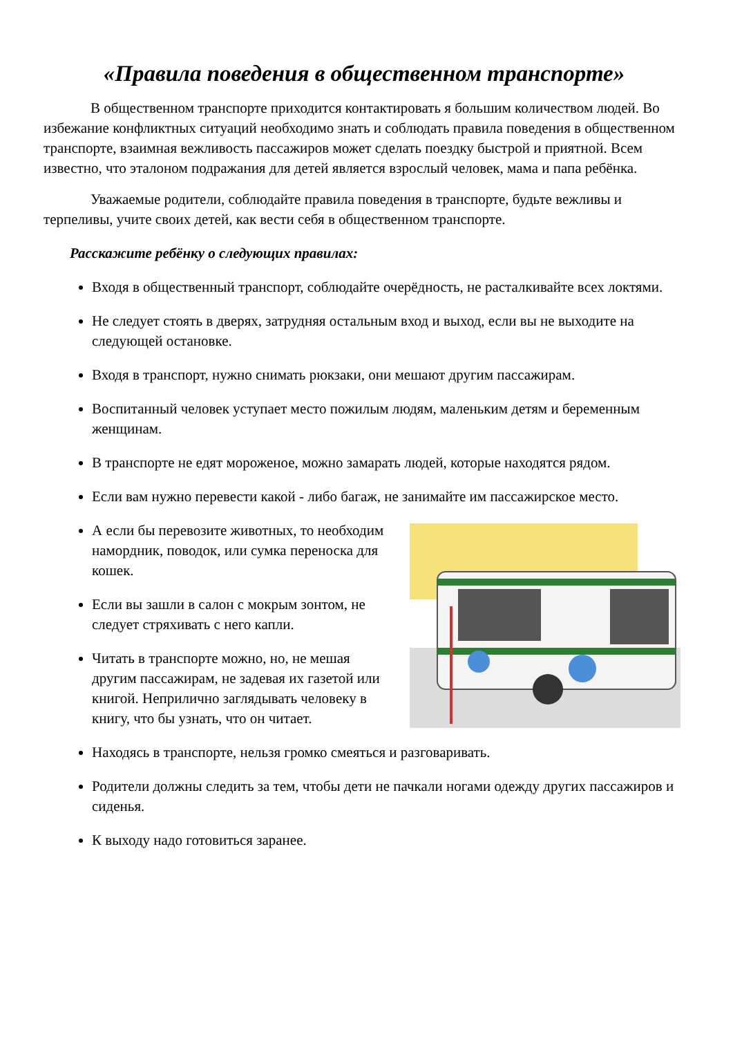«Правила поведения в общественном транспорте»
В общественном транспорте приходится контактировать я большим количеством людей. Во избежание конфликтных ситуаций необходимо знать и соблюдать правила поведения в общественном транспорте, взаимная вежливость пассажиров может сделать поездку быстрой и приятной. Всем известно, что эталоном подражания для детей является взрослый человек, мама и папа ребёнка.
Уважаемые родители, соблюдайте правила поведения в транспорте, будьте вежливы и терпеливы, учите своих детей, как вести себя в общественном транспорте.
Расскажите ребёнку о следующих правилах:
Входя в общественный транспорт, соблюдайте очерёдность, не расталкивайте всех локтями.
Не следует стоять в дверях, затрудняя остальным вход и выход, если вы не выходите на следующей остановке.
Входя в транспорт, нужно снимать рюкзаки, они мешают другим пассажирам.
Воспитанный человек уступает место пожилым людям, маленьким детям и беременным женщинам.
В транспорте не едят мороженое, можно замарать людей, которые находятся рядом.
Если вам нужно перевести какой - либо багаж, не занимайте им пассажирское место.
А если бы перевозите животных, то необходим намордник, поводок, или сумка переноска для кошек.
Если вы зашли в салон с мокрым зонтом, не следует стряхивать с него капли.
Читать в транспорте можно, но, не мешая другим пассажирам, не задевая их газетой или книгой. Неприлично заглядывать человеку в книгу, что бы узнать, что он читает.
Находясь в транспорте, нельзя громко смеяться и разговаривать.
Родители должны следить за тем, чтобы дети не пачкали ногами одежду других пассажиров и сиденья.
К выходу надо готовиться заранее.